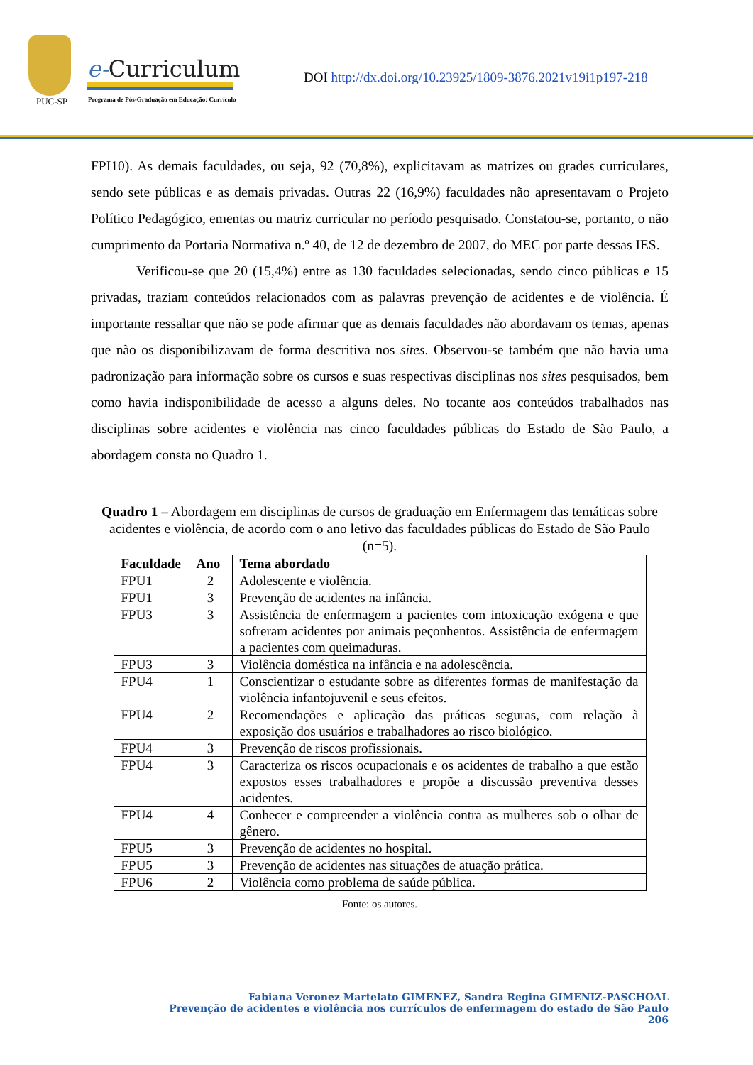PUC-SP
e-Curriculum
Programa de Pós-Graduação em Educação: Currículo
DOI http://dx.doi.org/10.23925/1809-3876.2021v19i1p197-218
FPI10). As demais faculdades, ou seja, 92 (70,8%), explicitavam as matrizes ou grades curriculares, sendo sete públicas e as demais privadas. Outras 22 (16,9%) faculdades não apresentavam o Projeto Político Pedagógico, ementas ou matriz curricular no período pesquisado. Constatou-se, portanto, o não cumprimento da Portaria Normativa n.º 40, de 12 de dezembro de 2007, do MEC por parte dessas IES.
Verificou-se que 20 (15,4%) entre as 130 faculdades selecionadas, sendo cinco públicas e 15 privadas, traziam conteúdos relacionados com as palavras prevenção de acidentes e de violência. É importante ressaltar que não se pode afirmar que as demais faculdades não abordavam os temas, apenas que não os disponibilizavam de forma descritiva nos sites. Observou-se também que não havia uma padronização para informação sobre os cursos e suas respectivas disciplinas nos sites pesquisados, bem como havia indisponibilidade de acesso a alguns deles. No tocante aos conteúdos trabalhados nas disciplinas sobre acidentes e violência nas cinco faculdades públicas do Estado de São Paulo, a abordagem consta no Quadro 1.
Quadro 1 – Abordagem em disciplinas de cursos de graduação em Enfermagem das temáticas sobre acidentes e violência, de acordo com o ano letivo das faculdades públicas do Estado de São Paulo (n=5).
| Faculdade | Ano | Tema abordado |
| --- | --- | --- |
| FPU1 | 2 | Adolescente e violência. |
| FPU1 | 3 | Prevenção de acidentes na infância. |
| FPU3 | 3 | Assistência de enfermagem a pacientes com intoxicação exógena e que sofreram acidentes por animais peçonhentos. Assistência de enfermagem a pacientes com queimaduras. |
| FPU3 | 3 | Violência doméstica na infância e na adolescência. |
| FPU4 | 1 | Conscientizar o estudante sobre as diferentes formas de manifestação da violência infantojuvenil e seus efeitos. |
| FPU4 | 2 | Recomendações e aplicação das práticas seguras, com relação à exposição dos usuários e trabalhadores ao risco biológico. |
| FPU4 | 3 | Prevenção de riscos profissionais. |
| FPU4 | 3 | Caracteriza os riscos ocupacionais e os acidentes de trabalho a que estão expostos esses trabalhadores e propõe a discussão preventiva desses acidentes. |
| FPU4 | 4 | Conhecer e compreender a violência contra as mulheres sob o olhar de gênero. |
| FPU5 | 3 | Prevenção de acidentes no hospital. |
| FPU5 | 3 | Prevenção de acidentes nas situações de atuação prática. |
| FPU6 | 2 | Violência como problema de saúde pública. |
Fonte: os autores.
Fabiana Veronez Martelato GIMENEZ, Sandra Regina GIMENIZ-PASCHOAL
Prevenção de acidentes e violência nos currículos de enfermagem do estado de São Paulo
206